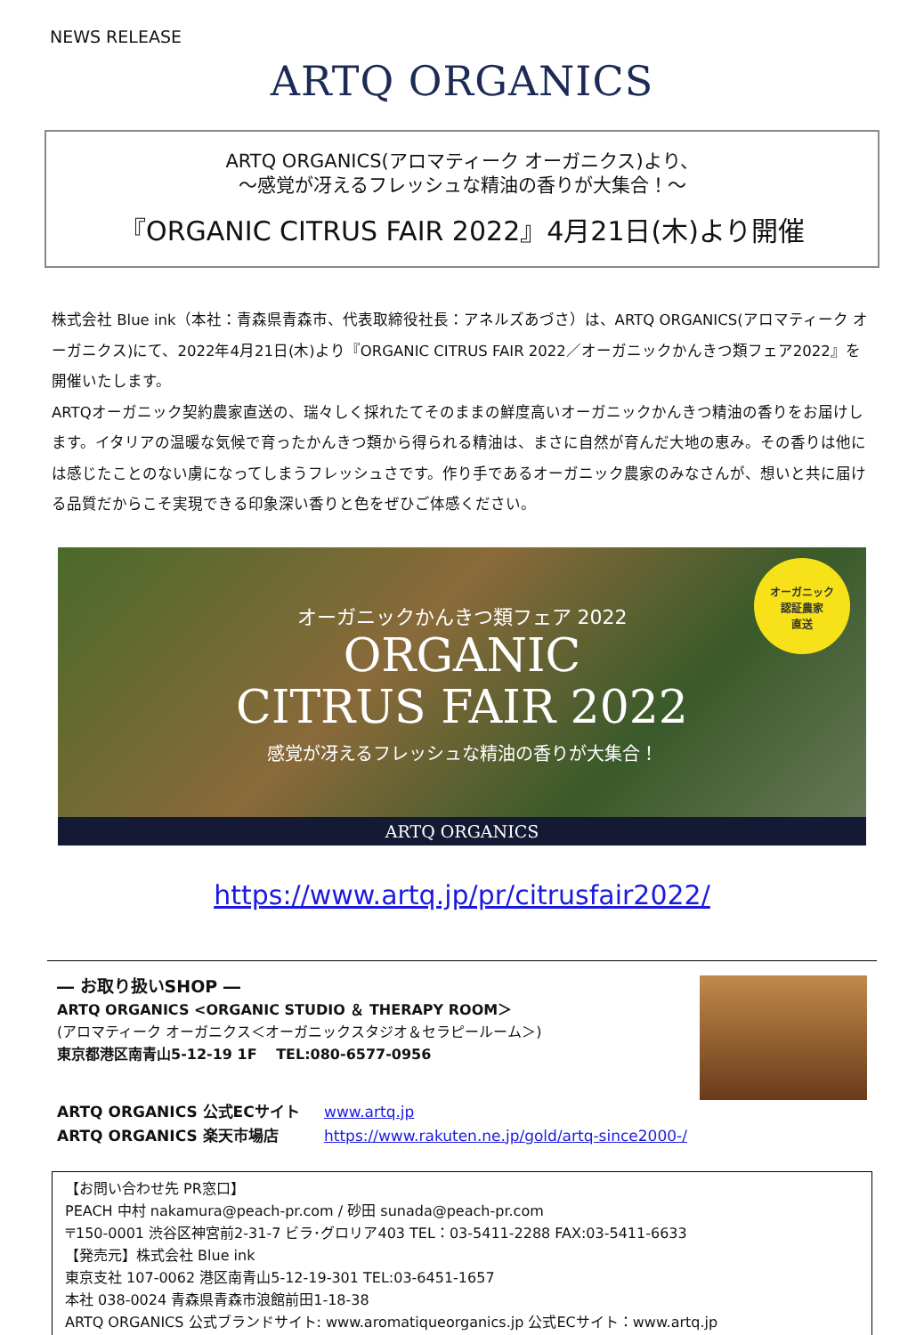NEWS RELEASE
ARTQ ORGANICS
ARTQ ORGANICS(アロマティーク オーガニクス)より、
～感覚が冴えるフレッシュな精油の香りが大集合！～
『ORGANIC CITRUS FAIR 2022』4月21日(木)より開催
株式会社 Blue ink（本社：青森県青森市、代表取締役社長：アネルズあづさ）は、ARTQ ORGANICS(アロマティーク オーガニクス)にて、2022年4月21日(木)より『ORGANIC CITRUS FAIR 2022／オーガニックかんきつ類フェア2022』を開催いたします。
ARTQオーガニック契約農家直送の、瑞々しく採れたてそのままの鮮度高いオーガニックかんきつ精油の香りをお届けします。イタリアの温暖な気候で育ったかんきつ類から得られる精油は、まさに自然が育んだ大地の恵み。その香りは他には感じたことのない虜になってしまうフレッシュさです。作り手であるオーガニック農家のみなさんが、想いと共に届ける品質だからこそ実現できる印象深い香りと色をぜひご体感ください。
オーガニック
認証農家
直送
オーガニックかんきつ類フェア 2022
ORGANIC
CITRUS FAIR 2022
感覚が冴えるフレッシュな精油の香りが大集合！
ARTQ ORGANICS
https://www.artq.jp/pr/citrusfair2022/
― お取り扱いSHOP ―
ARTQ ORGANICS <ORGANIC STUDIO ＆ THERAPY ROOM＞
(アロマティーク オーガニクス＜オーガニックスタジオ＆セラピールーム＞)
東京都港区南青山5-12-19 1F　 TEL:080-6577-0956
ARTQ ORGANICS 公式ECサイト www.artq.jp
ARTQ ORGANICS 楽天市場店 https://www.rakuten.ne.jp/gold/artq-since2000-/
【お問い合わせ先 PR窓口】
PEACH 中村 nakamura@peach-pr.com / 砂田 sunada@peach-pr.com
〒150-0001 渋谷区神宮前2-31-7 ビラ･グロリア403 TEL：03-5411-2288 FAX:03-5411-6633
【発売元】株式会社 Blue ink
東京支社 107-0062 港区南青山5-12-19-301 TEL:03-6451-1657
本社 038-0024 青森県青森市浪館前田1-18-38
ARTQ ORGANICS 公式ブランドサイト: www.aromatiqueorganics.jp 公式ECサイト：www.artq.jp